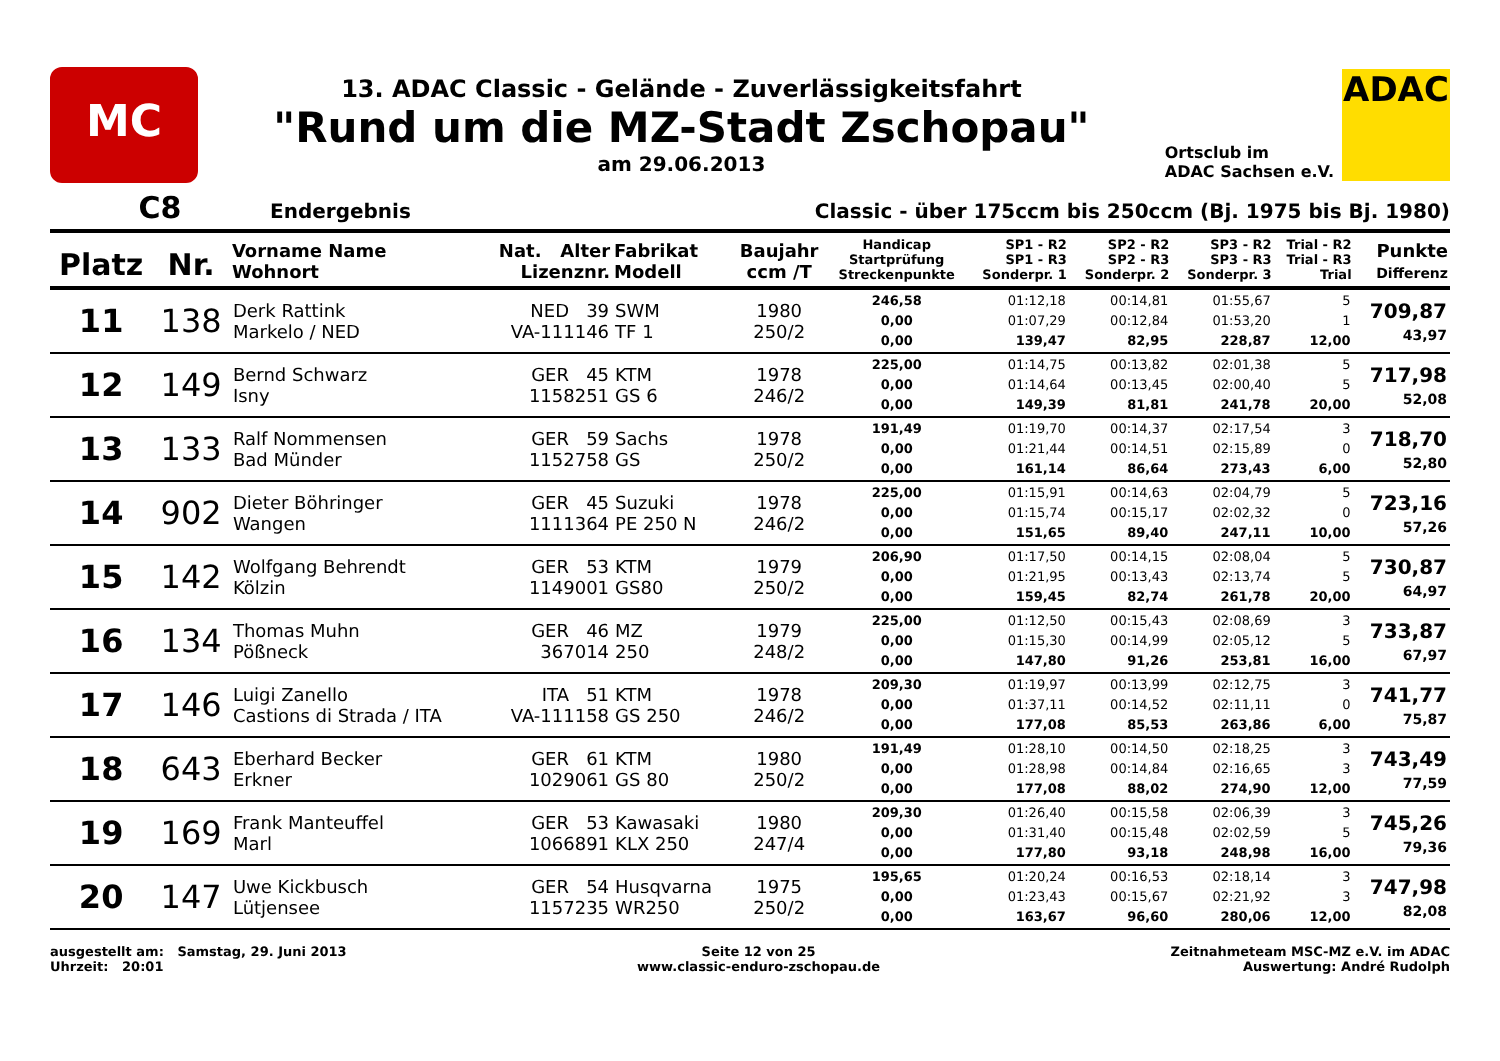MC
13. ADAC Classic - Gelände - Zuverlässigkeitsfahrt
"Rund um die MZ-Stadt Zschopau"
am 29.06.2013
Ortsclub im
ADAC Sachsen e.V.
ADAC
C8 Endergebnis Classic - über 175ccm bis 250ccm (Bj. 1975 bis Bj. 1980)
| Platz | Nr. | Vorname Name Wohnort | Nat. Alter Lizenznr. | Fabrikat Modell | Baujahr ccm /T | Handicap Startprüfung Streckenpunkte | SP1 - R2 SP1 - R3 Sonderpr. 1 | SP2 - R2 SP2 - R3 Sonderpr. 2 | SP3 - R2 SP3 - R3 Sonderpr. 3 | Trial - R2 Trial - R3 Trial | Punkte Differenz |
| --- | --- | --- | --- | --- | --- | --- | --- | --- | --- | --- | --- |
| 11 | 138 | Derk Rattink Markelo / NED | NED 39 VA-111146 | SWM TF 1 | 1980 250/2 | 246,58 0,00 0,00 | 01:12,18 01:07,29 139,47 | 00:14,81 00:12,84 82,95 | 01:55,67 01:53,20 228,87 | 5 1 12,00 | 709,87 43,97 |
| 12 | 149 | Bernd Schwarz Isny | GER 45 1158251 | KTM GS 6 | 1978 246/2 | 225,00 0,00 0,00 | 01:14,75 01:14,64 149,39 | 00:13,82 00:13,45 81,81 | 02:01,38 02:00,40 241,78 | 5 5 20,00 | 717,98 52,08 |
| 13 | 133 | Ralf Nommensen Bad Münder | GER 59 1152758 | Sachs GS | 1978 250/2 | 191,49 0,00 0,00 | 01:19,70 01:21,44 161,14 | 00:14,37 00:14,51 86,64 | 02:17,54 02:15,89 273,43 | 3 0 6,00 | 718,70 52,80 |
| 14 | 902 | Dieter Böhringer Wangen | GER 45 1111364 | Suzuki PE 250 N | 1978 246/2 | 225,00 0,00 0,00 | 01:15,91 01:15,74 151,65 | 00:14,63 00:15,17 89,40 | 02:04,79 02:02,32 247,11 | 5 0 10,00 | 723,16 57,26 |
| 15 | 142 | Wolfgang Behrendt Kölzin | GER 53 1149001 | KTM GS80 | 1979 250/2 | 206,90 0,00 0,00 | 01:17,50 01:21,95 159,45 | 00:14,15 00:13,43 82,74 | 02:08,04 02:13,74 261,78 | 5 5 20,00 | 730,87 64,97 |
| 16 | 134 | Thomas Muhn Pößneck | GER 46 367014 | MZ 250 | 1979 248/2 | 225,00 0,00 0,00 | 01:12,50 01:15,30 147,80 | 00:15,43 00:14,99 91,26 | 02:08,69 02:05,12 253,81 | 3 5 16,00 | 733,87 67,97 |
| 17 | 146 | Luigi Zanello Castions di Strada / ITA | ITA 51 VA-111158 | KTM GS 250 | 1978 246/2 | 209,30 0,00 0,00 | 01:19,97 01:37,11 177,08 | 00:13,99 00:14,52 85,53 | 02:12,75 02:11,11 263,86 | 3 0 6,00 | 741,77 75,87 |
| 18 | 643 | Eberhard Becker Erkner | GER 61 1029061 | KTM GS 80 | 1980 250/2 | 191,49 0,00 0,00 | 01:28,10 01:28,98 177,08 | 00:14,50 00:14,84 88,02 | 02:18,25 02:16,65 274,90 | 3 3 12,00 | 743,49 77,59 |
| 19 | 169 | Frank Manteuffel Marl | GER 53 1066891 | Kawasaki KLX 250 | 1980 247/4 | 209,30 0,00 0,00 | 01:26,40 01:31,40 177,80 | 00:15,58 00:15,48 93,18 | 02:06,39 02:02,59 248,98 | 3 5 16,00 | 745,26 79,36 |
| 20 | 147 | Uwe Kickbusch Lütjensee | GER 54 1157235 | Husqvarna WR250 | 1975 250/2 | 195,65 0,00 0,00 | 01:20,24 01:23,43 163,67 | 00:16,53 00:15,67 96,60 | 02:18,14 02:21,92 280,06 | 3 3 12,00 | 747,98 82,08 |
ausgestellt am: Samstag, 29. Juni 2013
Uhrzeit: 20:01
Seite 12 von 25
www.classic-enduro-zschopau.de
Zeitnahmeteam MSC-MZ e.V. im ADAC
Auswertung: André Rudolph